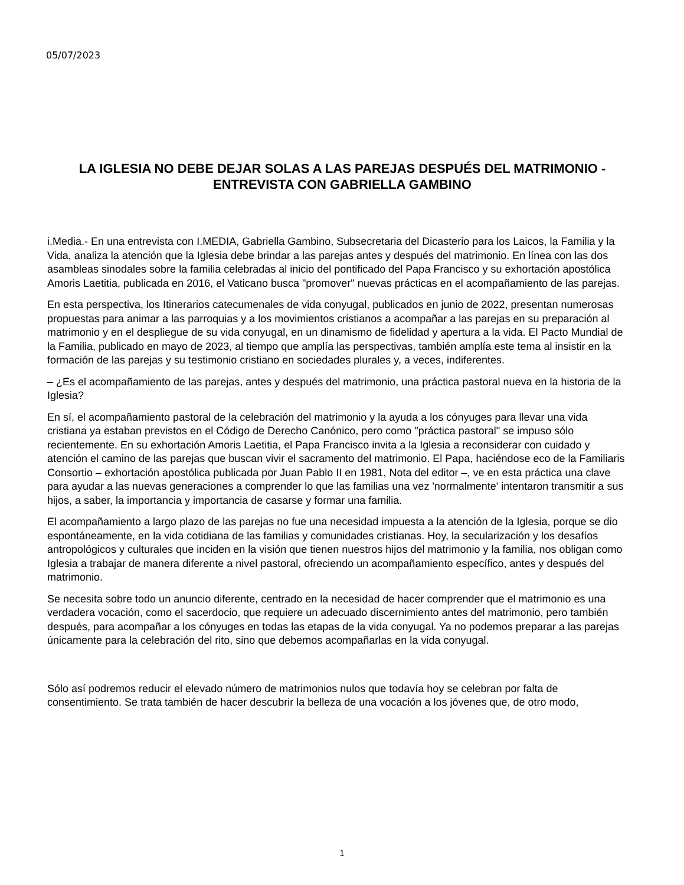05/07/2023
LA IGLESIA NO DEBE DEJAR SOLAS A LAS PAREJAS DESPUÉS DEL MATRIMONIO - ENTREVISTA CON GABRIELLA GAMBINO
i.Media.- En una entrevista con I.MEDIA, Gabriella Gambino, Subsecretaria del Dicasterio para los Laicos, la Familia y la Vida, analiza la atención que la Iglesia debe brindar a las parejas antes y después del matrimonio. En línea con las dos asambleas sinodales sobre la familia celebradas al inicio del pontificado del Papa Francisco y su exhortación apostólica Amoris Laetitia, publicada en 2016, el Vaticano busca "promover" nuevas prácticas en el acompañamiento de las parejas.
En esta perspectiva, los Itinerarios catecumenales de vida conyugal, publicados en junio de 2022, presentan numerosas propuestas para animar a las parroquias y a los movimientos cristianos a acompañar a las parejas en su preparación al matrimonio y en el despliegue de su vida conyugal, en un dinamismo de fidelidad y apertura a la vida. El Pacto Mundial de la Familia, publicado en mayo de 2023, al tiempo que amplía las perspectivas, también amplía este tema al insistir en la formación de las parejas y su testimonio cristiano en sociedades plurales y, a veces, indiferentes.
– ¿Es el acompañamiento de las parejas, antes y después del matrimonio, una práctica pastoral nueva en la historia de la Iglesia?
En sí, el acompañamiento pastoral de la celebración del matrimonio y la ayuda a los cónyuges para llevar una vida cristiana ya estaban previstos en el Código de Derecho Canónico, pero como "práctica pastoral" se impuso sólo recientemente. En su exhortación Amoris Laetitia, el Papa Francisco invita a la Iglesia a reconsiderar con cuidado y atención el camino de las parejas que buscan vivir el sacramento del matrimonio. El Papa, haciéndose eco de la Familiaris Consortio – exhortación apostólica publicada por Juan Pablo II en 1981, Nota del editor –, ve en esta práctica una clave para ayudar a las nuevas generaciones a comprender lo que las familias una vez 'normalmente' intentaron transmitir a sus hijos, a saber, la importancia y importancia de casarse y formar una familia.
El acompañamiento a largo plazo de las parejas no fue una necesidad impuesta a la atención de la Iglesia, porque se dio espontáneamente, en la vida cotidiana de las familias y comunidades cristianas. Hoy, la secularización y los desafíos antropológicos y culturales que inciden en la visión que tienen nuestros hijos del matrimonio y la familia, nos obligan como Iglesia a trabajar de manera diferente a nivel pastoral, ofreciendo un acompañamiento específico, antes y después del matrimonio.
Se necesita sobre todo un anuncio diferente, centrado en la necesidad de hacer comprender que el matrimonio es una verdadera vocación, como el sacerdocio, que requiere un adecuado discernimiento antes del matrimonio, pero también después, para acompañar a los cónyuges en todas las etapas de la vida conyugal. Ya no podemos preparar a las parejas únicamente para la celebración del rito, sino que debemos acompañarlas en la vida conyugal.
Sólo así podremos reducir el elevado número de matrimonios nulos que todavía hoy se celebran por falta de consentimiento. Se trata también de hacer descubrir la belleza de una vocación a los jóvenes que, de otro modo,
1